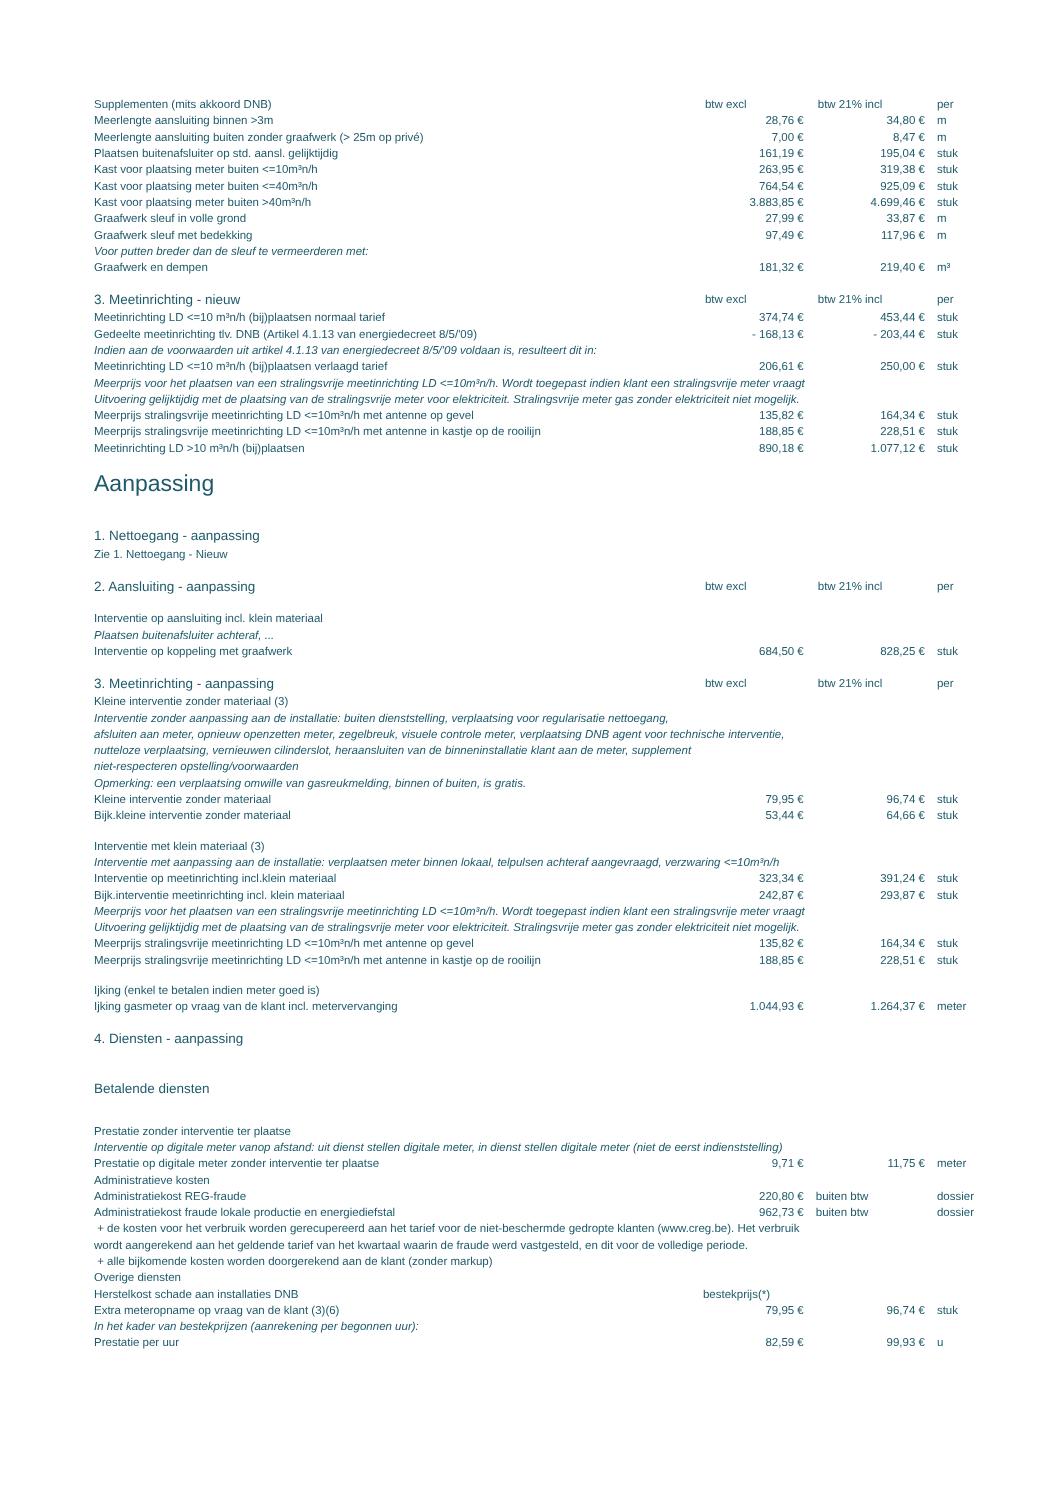| Supplementen (mits akkoord DNB) | btw excl | btw 21% incl | per |
| Meerlengte aansluiting binnen >3m | 28,76 € | 34,80 € | m |
| Meerlengte aansluiting buiten zonder graafwerk (> 25m op privé) | 7,00 € | 8,47 € | m |
| Plaatsen buitenafsluiter op std. aansl. gelijktijdig | 161,19 € | 195,04 € | stuk |
| Kast voor plaatsing meter buiten <=10m³n/h | 263,95 € | 319,38 € | stuk |
| Kast voor plaatsing meter buiten <=40m³n/h | 764,54 € | 925,09 € | stuk |
| Kast voor plaatsing meter buiten >40m³n/h | 3.883,85 € | 4.699,46 € | stuk |
| Graafwerk sleuf in volle grond | 27,99 € | 33,87 € | m |
| Graafwerk sleuf met bedekking | 97,49 € | 117,96 € | m |
| Voor putten breder dan de sleuf te vermeerderen met: | | | |
| Graafwerk en dempen | 181,32 € | 219,40 € | m³ |
| 3. Meetinrichting - nieuw | btw excl | btw 21% incl | per |
| Meetinrichting LD <=10 m³n/h (bij)plaatsen normaal tarief | 374,74 € | 453,44 € | stuk |
| Gedeelte meetinrichting tlv. DNB (Artikel 4.1.13 van energiedecreet 8/5/'09) | - 168,13 € | - 203,44 € | stuk |
| Indien aan de voorwaarden uit artikel 4.1.13 van energiedecreet 8/5/'09 voldaan is, resulteert dit in: | | | |
| Meetinrichting LD <=10 m³n/h (bij)plaatsen verlaagd tarief | 206,61 € | 250,00 € | stuk |
| Meerprijs voor het plaatsen van een stralingsvrije meetinrichting LD <=10m³n/h. Wordt toegepast indien klant een stralingsvrije meter vraagt | | | |
| Uitvoering gelijktijdig met de plaatsing van de stralingsvrije meter voor elektriciteit. Stralingsvrije meter gas zonder elektriciteit niet mogelijk. | | | |
| Meerprijs stralingsvrije meetinrichting LD <=10m³n/h met antenne op gevel | 135,82 € | 164,34 € | stuk |
| Meerprijs stralingsvrije meetinrichting LD <=10m³n/h met antenne in kastje op de rooilijn | 188,85 € | 228,51 € | stuk |
| Meetinrichting LD >10 m³n/h (bij)plaatsen | 890,18 € | 1.077,12 € | stuk |
| Aanpassing | | | |
| 1. Nettoegang - aanpassing | | | |
| Zie 1. Nettoegang - Nieuw | | | |
| 2. Aansluiting - aanpassing | btw excl | btw 21% incl | per |
| Interventie op aansluiting incl. klein materiaal | | | |
| Plaatsen buitenafsluiter achteraf, ... | | | |
| Interventie op koppeling met graafwerk | 684,50 € | 828,25 € | stuk |
| 3. Meetinrichting - aanpassing | btw excl | btw 21% incl | per |
| Kleine interventie zonder materiaal (3) | | | |
| Interventie zonder aanpassing aan de installatie: buiten dienststelling, verplaatsing voor regularisatie nettoegang, | | | |
| afsluiten aan meter, opnieuw openzetten meter, zegelbreuk, visuele controle meter, verplaatsing DNB agent voor technische interventie, | | | |
| nutteloze verplaatsing, vernieuwen cilinderslot, heraansluiten van de binneninstallatie klant aan de meter, supplement | | | |
| niet-respecteren opstelling/voorwaarden | | | |
| Opmerking: een verplaatsing omwille van gasreukmelding, binnen of buiten, is gratis. | | | |
| Kleine interventie zonder materiaal | 79,95 € | 96,74 € | stuk |
| Bijk.kleine interventie zonder materiaal | 53,44 € | 64,66 € | stuk |
| Interventie met klein materiaal (3) | | | |
| Interventie met aanpassing aan de installatie: verplaatsen meter binnen lokaal, telpulsen achteraf aangevraagd, verzwaring <=10m³n/h | | | |
| Interventie op meetinrichting incl.klein materiaal | 323,34 € | 391,24 € | stuk |
| Bijk.interventie meetinrichting incl. klein materiaal | 242,87 € | 293,87 € | stuk |
| Meerprijs voor het plaatsen van een stralingsvrije meetinrichting LD <=10m³n/h. Wordt toegepast indien klant een stralingsvrije meter vraagt | | | |
| Uitvoering gelijktijdig met de plaatsing van de stralingsvrije meter voor elektriciteit. Stralingsvrije meter gas zonder elektriciteit niet mogelijk. | | | |
| Meerprijs stralingsvrije meetinrichting LD <=10m³n/h met antenne op gevel | 135,82 € | 164,34 € | stuk |
| Meerprijs stralingsvrije meetinrichting LD <=10m³n/h met antenne in kastje op de rooilijn | 188,85 € | 228,51 € | stuk |
| Ijking (enkel te betalen indien meter goed is) | | | |
| Ijking gasmeter op vraag van de klant incl. metervervanging | 1.044,93 € | 1.264,37 € | meter |
| 4. Diensten - aanpassing | | | |
| Betalende diensten | | | |
| Prestatie zonder interventie ter plaatse | | | |
| Interventie op digitale meter vanop afstand: uit dienst stellen digitale meter, in dienst stellen digitale meter (niet de eerst indienststelling) | | | |
| Prestatie op digitale meter zonder interventie ter plaatse | 9,71 € | 11,75 € | meter |
| Administratieve kosten | | | |
| Administratiekost REG-fraude | 220,80 € | buiten btw | dossier |
| Administratiekost fraude lokale productie en energiediefstal | 962,73 € | buiten btw | dossier |
| + de kosten voor het verbruik worden gerecupereerd aan het tarief voor de niet-beschermde gedropte klanten (www.creg.be). Het verbruik | | | |
| wordt aangerekend aan het geldende tarief van het kwartaal waarin de fraude werd vastgesteld, en dit voor de volledige periode. | | | |
| + alle bijkomende kosten worden doorgerekend aan de klant (zonder markup) | | | |
| Overige diensten | | | |
| Herstelkost schade aan installaties DNB | bestekprijs(*) | | |
| Extra meteropname op vraag van de klant (3)(6) | 79,95 € | 96,74 € | stuk |
| In het kader van bestekprijzen (aanrekening per begonnen uur): | | | |
| Prestatie per uur | 82,59 € | 99,93 € | u |